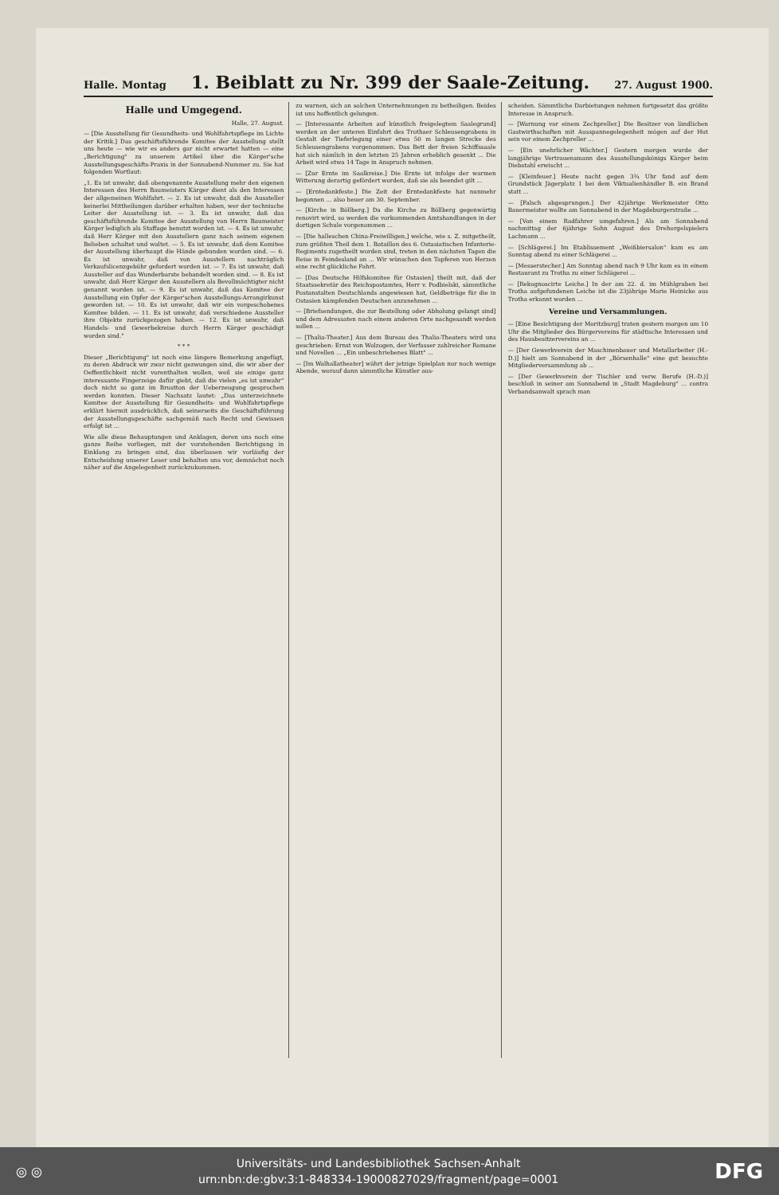Halle. Montag
1. Beiblatt zu Nr. 399 der Saale-Zeitung.
27. August 1900.
Halle und Umgegend.
Halle, 27. August.
— [Die Ausstellung für Gesundheits- und Wohlfahrtspflege im Lichte der Kritik.] Das geschäftsführende Komitee der Ausstellung stellt uns heute — wie wir es anders gar nicht erwartet hatten — eine „Berichtigung" zu unserem Artikel über die Kärger'sche Ausstellungsgeschäfts-Praxis in der Sonnabend-Nummer zu. Sie hat folgenden Wortlaut:
„1. Es ist unwahr, daß obengenannte Ausstellung mehr den eigenen Interessen des Herrn Baumeisters Kärger dient als den Interessen der allgemeinen Wohlfahrt. — 2. Es ist unwahr, daß die Aussteller keinerlei Mittheilungen darüber erhalten haben, wer der technische Leiter der Ausstellung ist. — 3. Es ist unwahr, daß das geschäftsführende Komitee der Ausstellung von Herrn Baumeister Kärger lediglich als Staffage benutzt worden ist. — 4. Es ist unwahr, daß Herr Kärger mit den Ausstellern ganz nach seinem eigenen Belieben schaltet und waltet. — 5. Es ist unwahr, daß dem Komitee der Ausstellung überhaupt die Hände gebunden worden sind. — 6. Es ist unwahr, daß von Ausstellern nachträglich Verkaufslicenzgebühr gefordert worden ist. — 7. Es ist unwahr, daß Aussteller auf das Wunderbarste behandelt worden sind. — 8. Es ist unwahr, daß Herr Kärger den Ausstellern als Bevollmächtigter nicht genannt worden ist. — 9. Es ist unwahr, daß das Komitee der Ausstellung ein Opfer der Kärger'schen Ausstellungs-Arrangirkunst geworden ist. — 10. Es ist unwahr, daß wir ein vorgeschobenes Komitee bilden. — 11. Es ist unwahr, daß verschiedene Aussteller ihre Objekte zurückgezogen haben. — 12. Es ist unwahr, daß Handels- und Gewerbekreise durch Herrn Kärger geschädigt worden sind."
* * *
Dieser „Berichtigung" ist noch eine längere Bemerkung angefügt, zu deren Abdruck wir zwar nicht gezwungen sind, die wir aber der Oeffentlichkeit nicht vorenthalten wollen, weil sie einige ganz interessante Fingerzeige dafür giebt, daß die vielen „es ist unwahr" doch nicht so ganz im Brustton der Ueberzeugung gesprochen werden konnten. Dieser Nachsatz lautet: „Das unterzeichnete Komitee der Ausstellung für Gesundheits- und Wohlfahrtspflege erklärt hiermit ausdrücklich, daß seinerseits die Geschäftsführung der Ausstellungsgeschäfte sachgemäß nach Recht und Gewissen erfolgt ist ...
Wie alle diese Behauptungen und Anklagen, deren uns noch eine ganze Reihe vorliegen, mit der vorstehenden Berichtigung in Einklang zu bringen sind, das überlassen wir vorläufig der Entscheidung unserer Leser und behalten uns vor, demnächst noch näher auf die Angelegenheit zurückzukommen.
zu warnen, sich an solchen Unternehmungen zu betheiligen. Beides ist uns hoffentlich gelungen.
— [Interessante Arbeiten auf künstlich freigelegtem Saalegrund] werden an der unteren Einfahrt des Trothaer Schleusengrabens in Gestalt der Tieferlegung einer etwa 50 m langen Strecke des Schleusengrabens vorgenommen. Das Bett der freien Schiffssaale hat sich nämlich in den letzten 25 Jahren erheblich gesenkt ... Die Arbeit wird etwa 14 Tage in Anspruch nehmen.
— [Zur Ernte im Saalkreise.] Die Ernte ist infolge der warmen Witterung derartig gefördert worden, daß sie als beendet gilt ...
— [Erntedankfeste.] Die Zeit der Erntedankfeste hat nunmehr begonnen ... also heuer am 30. September.
— [Kirche in Böllberg.] Da die Kirche zu Böllberg gegenwärtig renovirt wird, so werden die vorkommenden Amtshandlungen in der dortigen Schule vorgenommen ...
— [Die halleschen China-Freiwilligen,] welche, wie s. Z. mitgetheilt, zum größten Theil dem 1. Bataillon des 6. Ostasiatischen Infanterie-Regiments zugetheilt worden sind, treten in den nächsten Tagen die Reise in Feindesland an ... Wir wünschen den Tapferen von Herzen eine recht glückliche Fahrt.
— [Das Deutsche Hilfskomitee für Ostasien] theilt mit, daß der Staatssekretär des Reichspostamtes, Herr v. Podbielski, sämmtliche Postanstalten Deutschlands angewiesen hat, Geldbeträge für die in Ostasien kämpfenden Deutschen anzunehmen ...
— [Briefsendungen, die zur Bestellung oder Abholung gelangt sind] und dem Adressaten nach einem anderen Orte nachgesandt werden sollen ...
— [Thalia-Theater.] Aus dem Bureau des Thalia-Theaters wird uns geschrieben: Ernst von Wolzogen, der Verfasser zahlreicher Romane und Novellen ... „Ein unbeschriebenes Blatt" ...
— [Im Walhallatheater] währt der jetzige Spielplan nur noch wenige Abende, worauf dann sämmtliche Künstler aus-
scheiden. Sämmtliche Darbietungen nehmen fortgesetzt das größte Interesse in Anspruch.
— [Warnung vor einem Zechpreller.] Die Besitzer von ländlichen Gastwirthschaften mit Ausspannegelegenheit mögen auf der Hut sein vor einem Zechpreller ...
— [Ein unehrlicher Wächter.] Gestern morgen wurde der langjährige Vertrauensmann des Ausstellungskönigs Kärger beim Diebstahl erwischt ...
— [Kleinfeuer.] Heute nacht gegen 3¾ Uhr fand auf dem Grundstück Jägerplatz 1 bei dem Viktualienhändler B. ein Brand statt ...
— [Falsch abgesprungen.] Der 42jährige Werkmeister Otto Bauermeister wollte am Sonnabend in der Magdeburgerstraße ...
— [Von einem Radfahrer umgefahren.] Als am Sonnabend nachmittag der 6jährige Sohn August des Drehorgelspielers Lachmann ...
— [Schlägerei.] Im Etablissement „Weißbiersalon" kam es am Sonntag abend zu einer Schlägerei ...
— [Messerstecher.] Am Sonntag abend nach 9 Uhr kam es in einem Restaurant zu Trotha zu einer Schlägerei ...
— [Rekognoscirte Leiche.] In der am 22. d. im Mühlgraben bei Trotha aufgefundenen Leiche ist die 23jährige Marie Heinicke aus Trotha erkannt worden ...
Vereine und Versammlungen.
— [Eine Besichtigung der Moritzburg] traten gestern morgen um 10 Uhr die Mitglieder des Bürgervereins für städtische Interessen und des Hausbesitzervereins an ...
— [Der Gewerkverein der Maschinenbauer und Metallarbeiter (H.-D.)] hielt am Sonnabend in der „Börsenhalle" eine gut besuchte Mitgliederversammlung ab ...
— [Der Gewerkverein der Tischler und verw. Berufe (H.-D.)] beschloß in seiner am Sonnabend in „Stadt Magdeburg" ... contra Verbandsanwalt sprach man
◎ ◎
Universitäts- und Landesbibliothek Sachsen-Anhalt
urn:nbn:de:gbv:3:1-848334-19000827029/fragment/page=0001
DFG